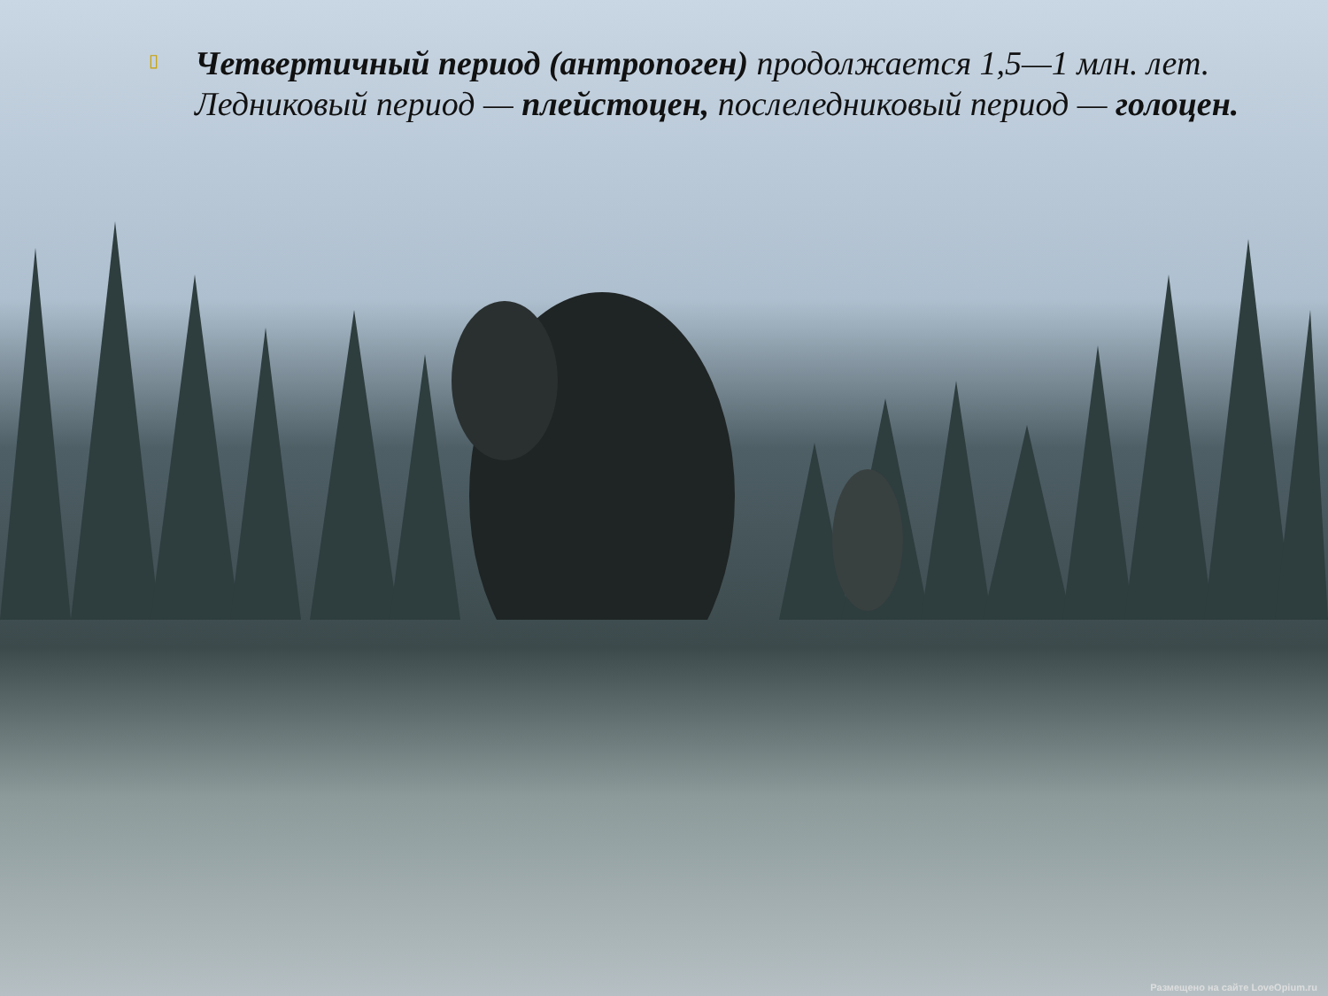▯
Четвертичный период (антропоген) продолжается 1,5—1 млн. лет. Ледниковый период — плейстоцен, послеледниковый период — голоцен.
Размещено на сайте LoveOpium.ru